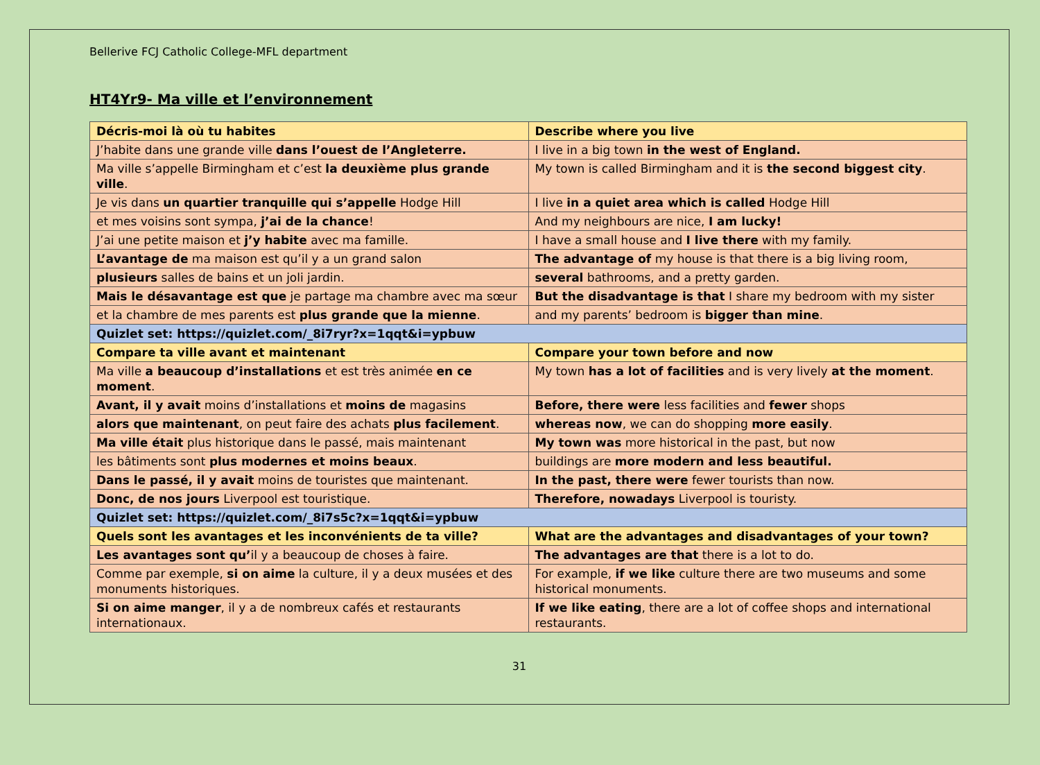Bellerive FCJ Catholic College-MFL department
HT4Yr9- Ma ville et l’environnement
| Décris-moi là où tu habites | Describe where you live |
| J’habite dans une grande ville dans l’ouest de l’Angleterre. | I live in a big town in the west of England. |
| Ma ville s’appelle Birmingham et c’est la deuxième plus grande ville . | My town is called Birmingham and it is the second biggest city . |
| Je vis dans un quartier tranquille qui s’appelle Hodge Hill | I live in a quiet area which is called Hodge Hill |
| et mes voisins sont sympa, j’ai de la chance ! | And my neighbours are nice, I am lucky! |
| J’ai une petite maison et j’y habite avec ma famille. | I have a small house and I live there with my family. |
| L’avantage de ma maison est qu’il y a un grand salon | The advantage of my house is that there is a big living room, |
| plusieurs salles de bains et un joli jardin. | several bathrooms, and a pretty garden. |
| Mais le désavantage est que je partage ma chambre avec ma sœur | But the disadvantage is that I share my bedroom with my sister |
| et la chambre de mes parents est plus grande que la mienne . | and my parents’ bedroom is bigger than mine . |
| Quizlet set: https://quizlet.com/_8i7ryr?x=1qqt&i=ypbuw | |
| Compare ta ville avant et maintenant | Compare your town before and now |
| Ma ville a beaucoup d’installations et est très animée en ce moment . | My town has a lot of facilities and is very lively at the moment . |
| Avant, il y avait moins d’installations et moins de magasins | Before, there were less facilities and fewer shops |
| alors que maintenant , on peut faire des achats plus facilement . | whereas now , we can do shopping more easily . |
| Ma ville était plus historique dans le passé, mais maintenant | My town was more historical in the past, but now |
| les bâtiments sont plus modernes et moins beaux . | buildings are more modern and less beautiful. |
| Dans le passé, il y avait moins de touristes que maintenant. | In the past, there were fewer tourists than now. |
| Donc, de nos jours Liverpool est touristique. | Therefore, nowadays Liverpool is touristy. |
| Quizlet set: https://quizlet.com/_8i7s5c?x=1qqt&i=ypbuw | |
| Quels sont les avantages et les inconvénients de ta ville? | What are the advantages and disadvantages of your town? |
| Les avantages sont qu’ il y a beaucoup de choses à faire. | The advantages are that there is a lot to do. |
| Comme par exemple, si on aime la culture, il y a deux musées et des monuments historiques. | For example, if we like culture there are two museums and some historical monuments. |
| Si on aime manger , il y a de nombreux cafés et restaurants internationaux. | If we like eating , there are a lot of coffee shops and international restaurants. |
31